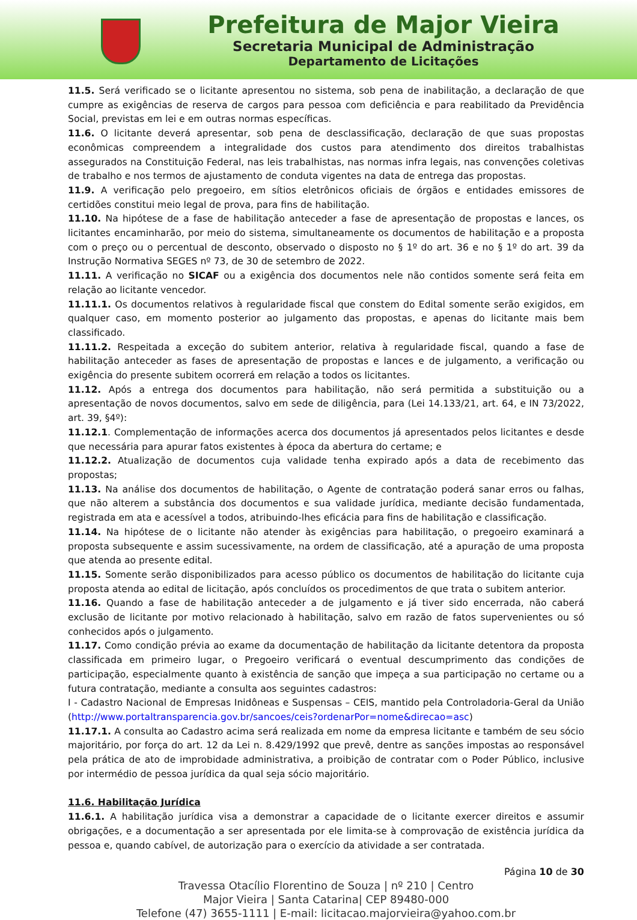Prefeitura de Major Vieira
Secretaria Municipal de Administração
Departamento de Licitações
11.5. Será verificado se o licitante apresentou no sistema, sob pena de inabilitação, a declaração de que cumpre as exigências de reserva de cargos para pessoa com deficiência e para reabilitado da Previdência Social, previstas em lei e em outras normas específicas.
11.6. O licitante deverá apresentar, sob pena de desclassificação, declaração de que suas propostas econômicas compreendem a integralidade dos custos para atendimento dos direitos trabalhistas assegurados na Constituição Federal, nas leis trabalhistas, nas normas infra legais, nas convenções coletivas de trabalho e nos termos de ajustamento de conduta vigentes na data de entrega das propostas.
11.9. A verificação pelo pregoeiro, em sítios eletrônicos oficiais de órgãos e entidades emissores de certidões constitui meio legal de prova, para fins de habilitação.
11.10. Na hipótese de a fase de habilitação anteceder a fase de apresentação de propostas e lances, os licitantes encaminharão, por meio do sistema, simultaneamente os documentos de habilitação e a proposta com o preço ou o percentual de desconto, observado o disposto no § 1º do art. 36 e no § 1º do art. 39 da Instrução Normativa SEGES nº 73, de 30 de setembro de 2022.
11.11. A verificação no SICAF ou a exigência dos documentos nele não contidos somente será feita em relação ao licitante vencedor.
11.11.1. Os documentos relativos à regularidade fiscal que constem do Edital somente serão exigidos, em qualquer caso, em momento posterior ao julgamento das propostas, e apenas do licitante mais bem classificado.
11.11.2. Respeitada a exceção do subitem anterior, relativa à regularidade fiscal, quando a fase de habilitação anteceder as fases de apresentação de propostas e lances e de julgamento, a verificação ou exigência do presente subitem ocorrerá em relação a todos os licitantes.
11.12. Após a entrega dos documentos para habilitação, não será permitida a substituição ou a apresentação de novos documentos, salvo em sede de diligência, para (Lei 14.133/21, art. 64, e IN 73/2022, art. 39, §4º):
11.12.1. Complementação de informações acerca dos documentos já apresentados pelos licitantes e desde que necessária para apurar fatos existentes à época da abertura do certame; e
11.12.2. Atualização de documentos cuja validade tenha expirado após a data de recebimento das propostas;
11.13. Na análise dos documentos de habilitação, o Agente de contratação poderá sanar erros ou falhas, que não alterem a substância dos documentos e sua validade jurídica, mediante decisão fundamentada, registrada em ata e acessível a todos, atribuindo-lhes eficácia para fins de habilitação e classificação.
11.14. Na hipótese de o licitante não atender às exigências para habilitação, o pregoeiro examinará a proposta subsequente e assim sucessivamente, na ordem de classificação, até a apuração de uma proposta que atenda ao presente edital.
11.15. Somente serão disponibilizados para acesso público os documentos de habilitação do licitante cuja proposta atenda ao edital de licitação, após concluídos os procedimentos de que trata o subitem anterior.
11.16. Quando a fase de habilitação anteceder a de julgamento e já tiver sido encerrada, não caberá exclusão de licitante por motivo relacionado à habilitação, salvo em razão de fatos supervenientes ou só conhecidos após o julgamento.
11.17. Como condição prévia ao exame da documentação de habilitação da licitante detentora da proposta classificada em primeiro lugar, o Pregoeiro verificará o eventual descumprimento das condições de participação, especialmente quanto à existência de sanção que impeça a sua participação no certame ou a futura contratação, mediante a consulta aos seguintes cadastros:
I - Cadastro Nacional de Empresas Inidôneas e Suspensas – CEIS, mantido pela Controladoria-Geral da União (http://www.portaltransparencia.gov.br/sancoes/ceis?ordenarPor=nome&direcao=asc)
11.17.1. A consulta ao Cadastro acima será realizada em nome da empresa licitante e também de seu sócio majoritário, por força do art. 12 da Lei n. 8.429/1992 que prevê, dentre as sanções impostas ao responsável pela prática de ato de improbidade administrativa, a proibição de contratar com o Poder Público, inclusive por intermédio de pessoa jurídica da qual seja sócio majoritário.
11.6. Habilitação Jurídica
11.6.1. A habilitação jurídica visa a demonstrar a capacidade de o licitante exercer direitos e assumir obrigações, e a documentação a ser apresentada por ele limita-se à comprovação de existência jurídica da pessoa e, quando cabível, de autorização para o exercício da atividade a ser contratada.
Página 10 de 30
Travessa Otacílio Florentino de Souza | nº 210 | Centro
Major Vieira | Santa Catarina| CEP 89480-000
Telefone (47) 3655-1111 | E-mail: licitacao.majorvieira@yahoo.com.br